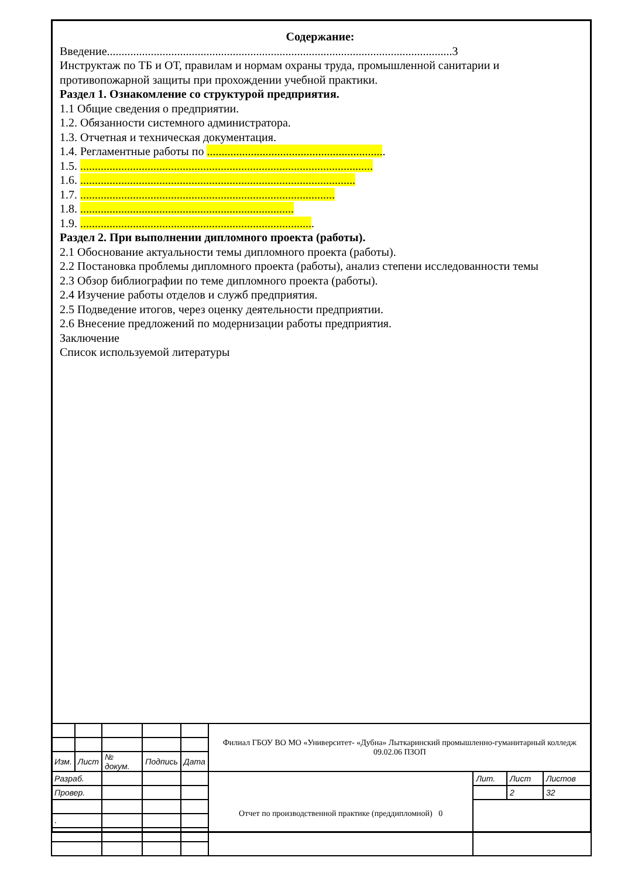Содержание:
Введение......................................................................................................................3
Инструктаж по ТБ и ОТ, правилам и нормам охраны труда, промышленной санитарии и противопожарной защиты при прохождении учебной практики.
Раздел 1. Ознакомление со структурой предприятия.
1.1 Общие сведения о предприятии.
1.2. Обязанности системного администратора.
1.3. Отчетная и техническая документация.
1.4. Регламентные работы по .............................................................
1.5. ....................................................................................................
1.6. ..............................................................................................
1.7. .......................................................................................
1.8. .........................................................................
1.9. ................................................................................
Раздел 2. При выполнении дипломного проекта (работы).
2.1 Обоснование актуальности темы дипломного проекта (работы).
2.2 Постановка проблемы дипломного проекта (работы), анализ степени исследованности темы
2.3 Обзор библиографии по теме дипломного проекта (работы).
2.4 Изучение работы отделов и служб предприятия.
2.5 Подведение итогов, через оценку деятельности предприятии.
2.6 Внесение предложений по модернизации работы предприятия.
Заключение
Список используемой литературы
| | | | | | Филиал ГБОУ ВО МО «Университет- «Дубна» Лыткаринский промышленно-гуманитарный колледж 09.02.06 ПЗОП | | | |
| Изм. | Лист | № докум. | Подпись | Дата | | | | |
| Разраб. | | | | | Отчет по производственной практике (преддипломной) 0 | Лит. | Лист | Листов |
| Провер. | | | | | | | 2 | 32 |
| . | | | | | | | | |